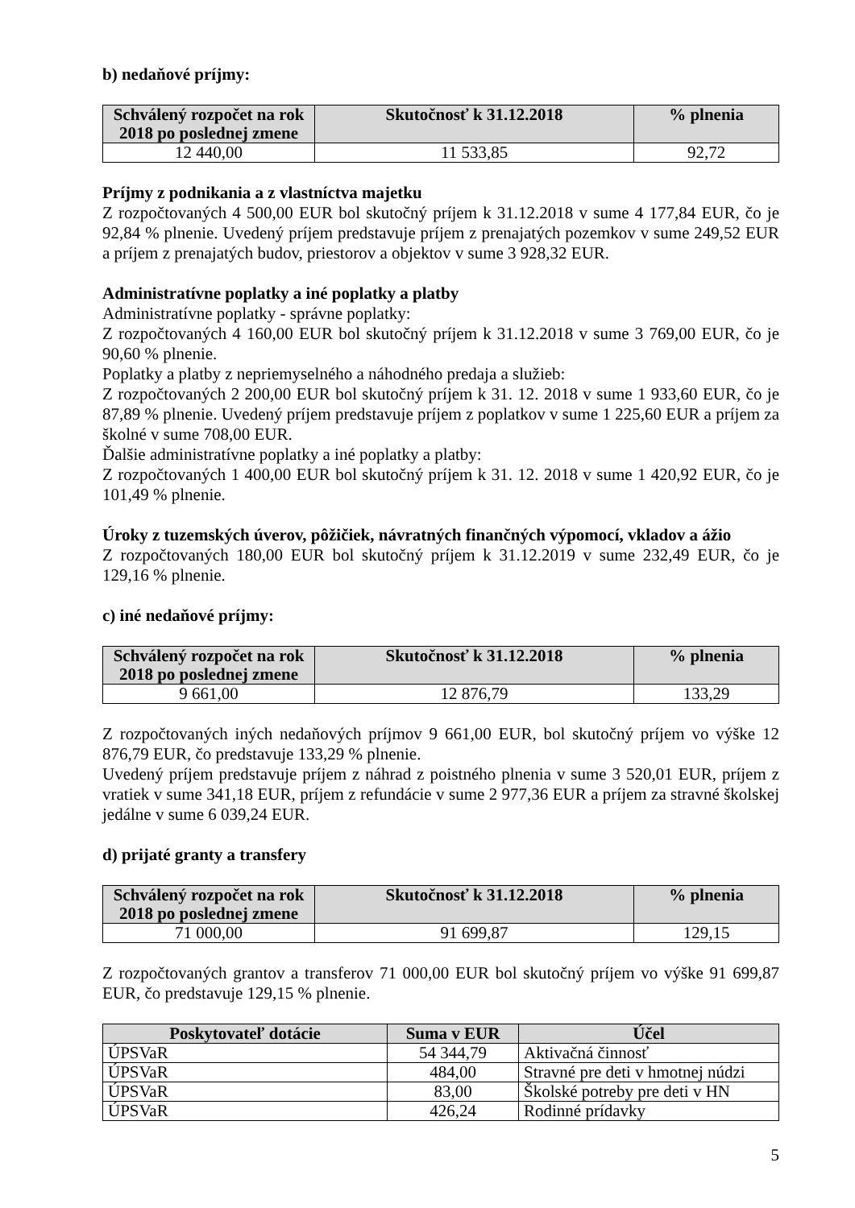b) nedaňové príjmy:
| Schválený rozpočet na rok 2018 po poslednej zmene | Skutočnosť k 31.12.2018 | % plnenia |
| --- | --- | --- |
| 12 440,00 | 11 533,85 | 92,72 |
Príjmy z podnikania a z vlastníctva majetku
Z rozpočtovaných 4 500,00 EUR bol skutočný príjem k 31.12.2018 v sume 4 177,84 EUR, čo je 92,84 % plnenie. Uvedený príjem predstavuje príjem z prenajatých pozemkov v sume 249,52 EUR a príjem z prenajatých budov, priestorov a objektov v sume 3 928,32 EUR.
Administratívne poplatky a iné poplatky a platby
Administratívne poplatky - správne poplatky:
Z rozpočtovaných 4 160,00 EUR bol skutočný príjem k 31.12.2018 v sume 3 769,00 EUR, čo je 90,60 % plnenie.
Poplatky a platby z nepriemyselného a náhodného predaja a služieb:
Z rozpočtovaných 2 200,00 EUR bol skutočný príjem k 31. 12. 2018 v sume 1 933,60 EUR, čo je 87,89 % plnenie. Uvedený príjem predstavuje príjem z poplatkov v sume 1 225,60 EUR a príjem za školné v sume 708,00 EUR.
Ďalšie administratívne poplatky a iné poplatky a platby:
Z rozpočtovaných 1 400,00 EUR bol skutočný príjem k 31. 12. 2018 v sume 1 420,92 EUR, čo je 101,49 % plnenie.
Úroky z tuzemských úverov, pôžičiek, návratných finančných výpomocí, vkladov a ážio
Z rozpočtovaných 180,00 EUR bol skutočný príjem k 31.12.2019 v sume 232,49 EUR, čo je 129,16 % plnenie.
c) iné nedaňové príjmy:
| Schválený rozpočet na rok 2018 po poslednej zmene | Skutočnosť k 31.12.2018 | % plnenia |
| --- | --- | --- |
| 9 661,00 | 12 876,79 | 133,29 |
Z rozpočtovaných iných nedaňových príjmov 9 661,00 EUR, bol skutočný príjem vo výške 12 876,79 EUR, čo predstavuje 133,29 % plnenie.
Uvedený príjem predstavuje príjem z náhrad z poistného plnenia v sume 3 520,01 EUR, príjem z vratiek v sume 341,18 EUR, príjem z refundácie v sume 2 977,36 EUR a príjem za stravné školskej jedálne v sume 6 039,24 EUR.
d) prijaté granty a transfery
| Schválený rozpočet na rok 2018 po poslednej zmene | Skutočnosť k 31.12.2018 | % plnenia |
| --- | --- | --- |
| 71 000,00 | 91 699,87 | 129,15 |
Z rozpočtovaných grantov a transferov 71 000,00 EUR bol skutočný príjem vo výške 91 699,87 EUR, čo predstavuje 129,15 % plnenie.
| Poskytovateľ dotácie | Suma v EUR | Účel |
| --- | --- | --- |
| ÚPSVaR | 54 344,79 | Aktivačná činnosť |
| ÚPSVaR | 484,00 | Stravné pre deti v hmotnej núdzi |
| ÚPSVaR | 83,00 | Školské potreby pre deti v HN |
| ÚPSVaR | 426,24 | Rodinné prídavky |
5